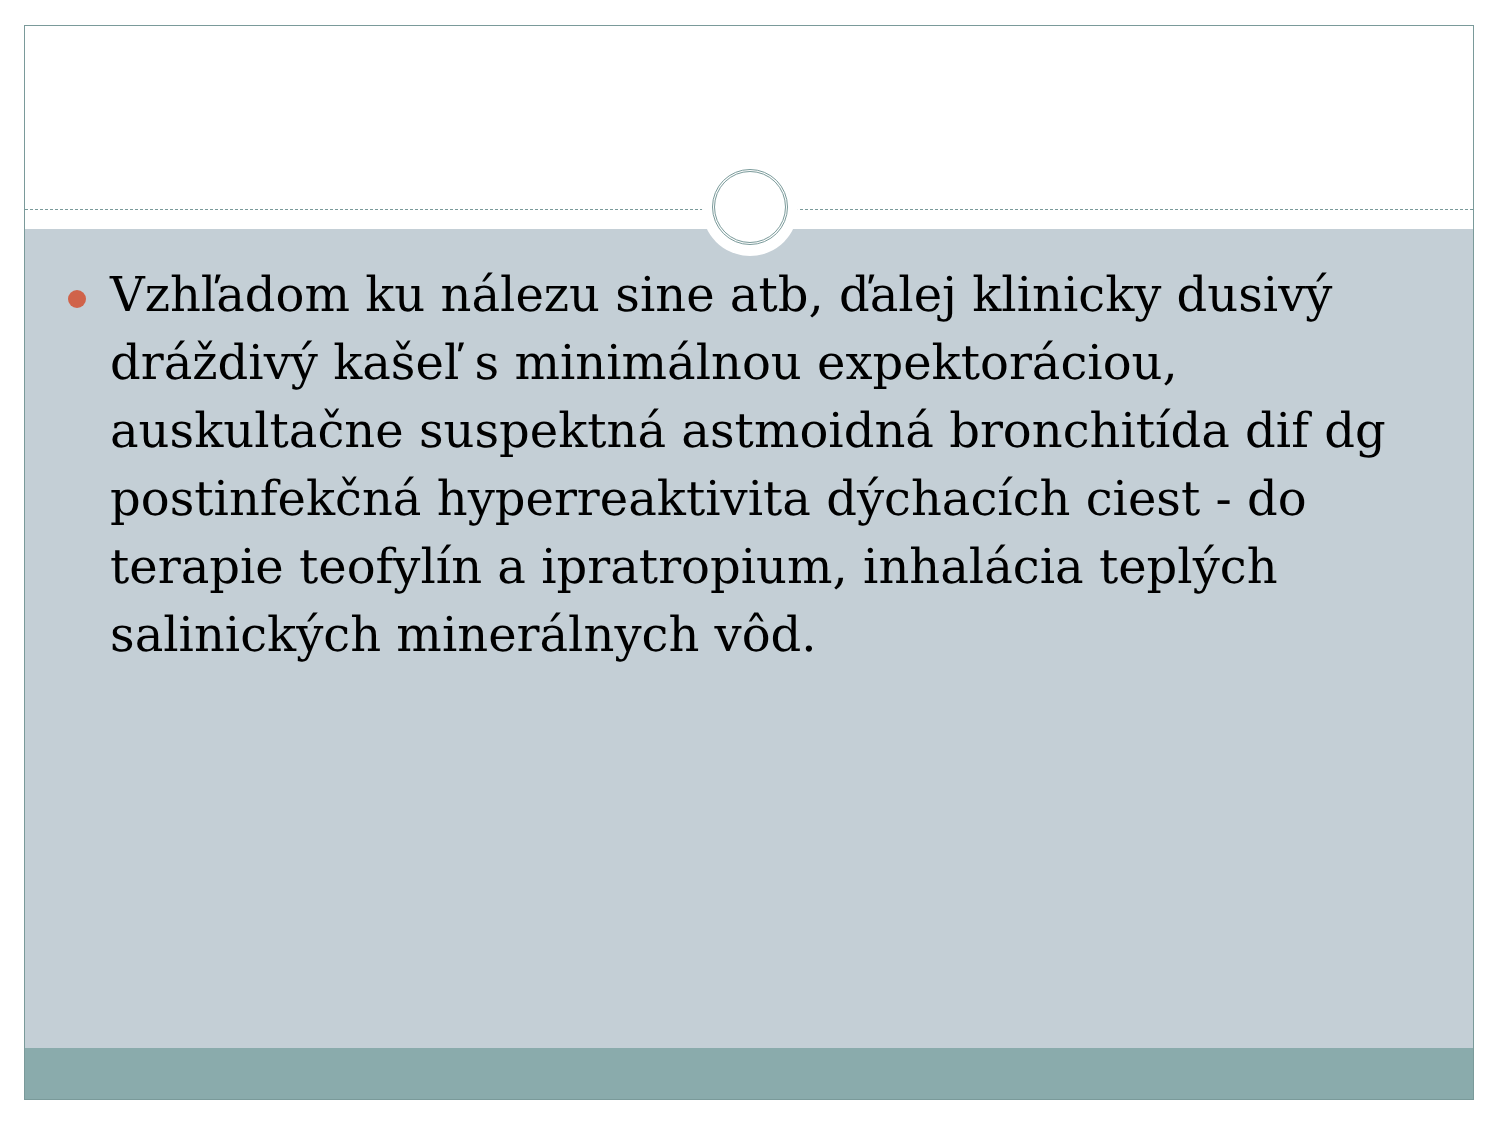Vzhľadom ku nálezu sine atb, ďalej klinicky dusivý dráždivý kašeľ s minimálnou expektoráciou, auskultačne suspektná astmoidná bronchitída dif dg postinfekčná hyperreaktivita dýchacích ciest - do terapie teofylín a ipratropium, inhalácia teplých salinických minerálnych vôd.